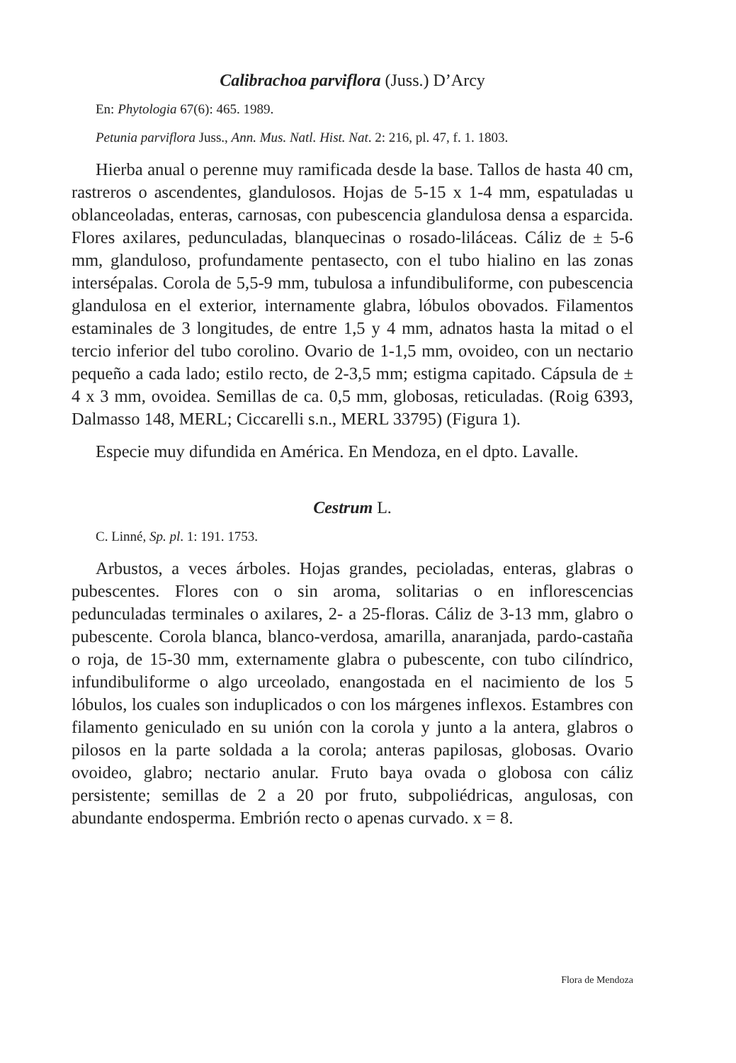Calibrachoa parviflora (Juss.) D’Arcy
En: Phytologia 67(6): 465. 1989.
Petunia parviflora Juss., Ann. Mus. Natl. Hist. Nat. 2: 216, pl. 47, f. 1. 1803.
Hierba anual o perenne muy ramificada desde la base. Tallos de hasta 40 cm, rastreros o ascendentes, glandulosos. Hojas de 5-15 x 1-4 mm, espatuladas u oblanceoladas, enteras, carnosas, con pubescencia glandulosa densa a esparcida. Flores axilares, pedunculadas, blanquecinas o rosado-liláceas. Cáliz de ± 5-6 mm, glanduloso, profundamente pentasecto, con el tubo hialino en las zonas intersépalas. Corola de 5,5-9 mm, tubulosa a infundibuliforme, con pubescencia glandulosa en el exterior, internamente glabra, lóbulos obovados. Filamentos estaminales de 3 longitudes, de entre 1,5 y 4 mm, adnatos hasta la mitad o el tercio inferior del tubo corolino. Ovario de 1-1,5 mm, ovoideo, con un nectario pequeño a cada lado; estilo recto, de 2-3,5 mm; estigma capitado. Cápsula de ± 4 x 3 mm, ovoidea. Semillas de ca. 0,5 mm, globosas, reticuladas. (Roig 6393, Dalmasso 148, MERL; Ciccarelli s.n., MERL 33795) (Figura 1).
Especie muy difundida en América. En Mendoza, en el dpto. Lavalle.
Cestrum L.
C. Linné, Sp. pl. 1: 191. 1753.
Arbustos, a veces árboles. Hojas grandes, pecioladas, enteras, glabras o pubescentes. Flores con o sin aroma, solitarias o en inflorescencias pedunculadas terminales o axilares, 2- a 25-floras. Cáliz de 3-13 mm, glabro o pubescente. Corola blanca, blanco-verdosa, amarilla, anaranjada, pardo-castaña o roja, de 15-30 mm, externamente glabra o pubescente, con tubo cilíndrico, infundibuliforme o algo urceolado, enangostada en el nacimiento de los 5 lóbulos, los cuales son induplicados o con los márgenes inflexos. Estambres con filamento geniculado en su unión con la corola y junto a la antera, glabros o pilosos en la parte soldada a la corola; anteras papilosas, globosas. Ovario ovoideo, glabro; nectario anular. Fruto baya ovada o globosa con cáliz persistente; semillas de 2 a 20 por fruto, subpoliédricas, angulosas, con abundante endosperma. Embrión recto o apenas curvado. x = 8.
Flora de Mendoza